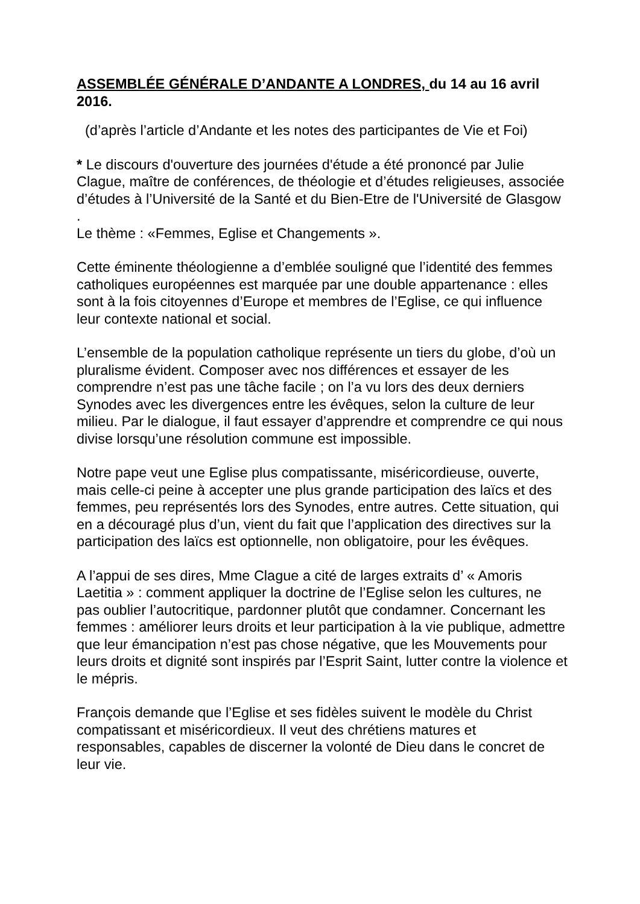ASSEMBLÉE GÉNÉRALE D’ANDANTE A LONDRES, du 14 au 16 avril 2016.
(d’après l’article d’Andante et les notes des participantes de Vie et Foi)
* Le discours d'ouverture des journées d'étude a été prononcé par Julie Clague, maître de conférences, de théologie et d’études religieuses, associée d’études à l’Université de la Santé et du Bien-Etre de l'Université de Glasgow .
Le thème : «Femmes, Eglise et Changements ».
Cette éminente théologienne a d’emblée souligné que l’identité des femmes catholiques européennes est marquée par une double appartenance : elles sont à la fois citoyennes d’Europe et membres de l’Eglise, ce qui influence leur contexte national et social.
L’ensemble de la population catholique représente un tiers du globe, d’où un pluralisme évident. Composer avec nos différences et essayer de les comprendre n’est pas une tâche facile ; on l’a vu lors des deux derniers Synodes avec les divergences entre les évêques, selon la culture de leur milieu. Par le dialogue, il faut essayer d’apprendre et comprendre ce qui nous divise lorsqu’une résolution commune est impossible.
Notre pape veut une Eglise plus compatissante, miséricordieuse, ouverte, mais celle-ci peine à accepter une plus grande participation des laïcs et des femmes, peu représentés lors des Synodes, entre autres. Cette situation, qui en a découragé plus d’un, vient du fait que l’application des directives sur la participation des laïcs est optionnelle, non obligatoire, pour les évêques.
A l’appui de ses dires, Mme Clague a cité de larges extraits d’ « Amoris Laetitia » : comment appliquer la doctrine de l’Eglise selon les cultures, ne pas oublier l’autocritique, pardonner plutôt que condamner. Concernant les femmes : améliorer leurs droits et leur participation à la vie publique, admettre que leur émancipation n’est pas chose négative, que les Mouvements pour leurs droits et dignité sont inspirés par l’Esprit Saint, lutter contre la violence et le mépris.
François demande que l’Eglise et ses fidèles suivent le modèle du Christ compatissant et miséricordieux. Il veut des chrétiens matures et responsables, capables de discerner la volonté de Dieu dans le concret de leur vie.